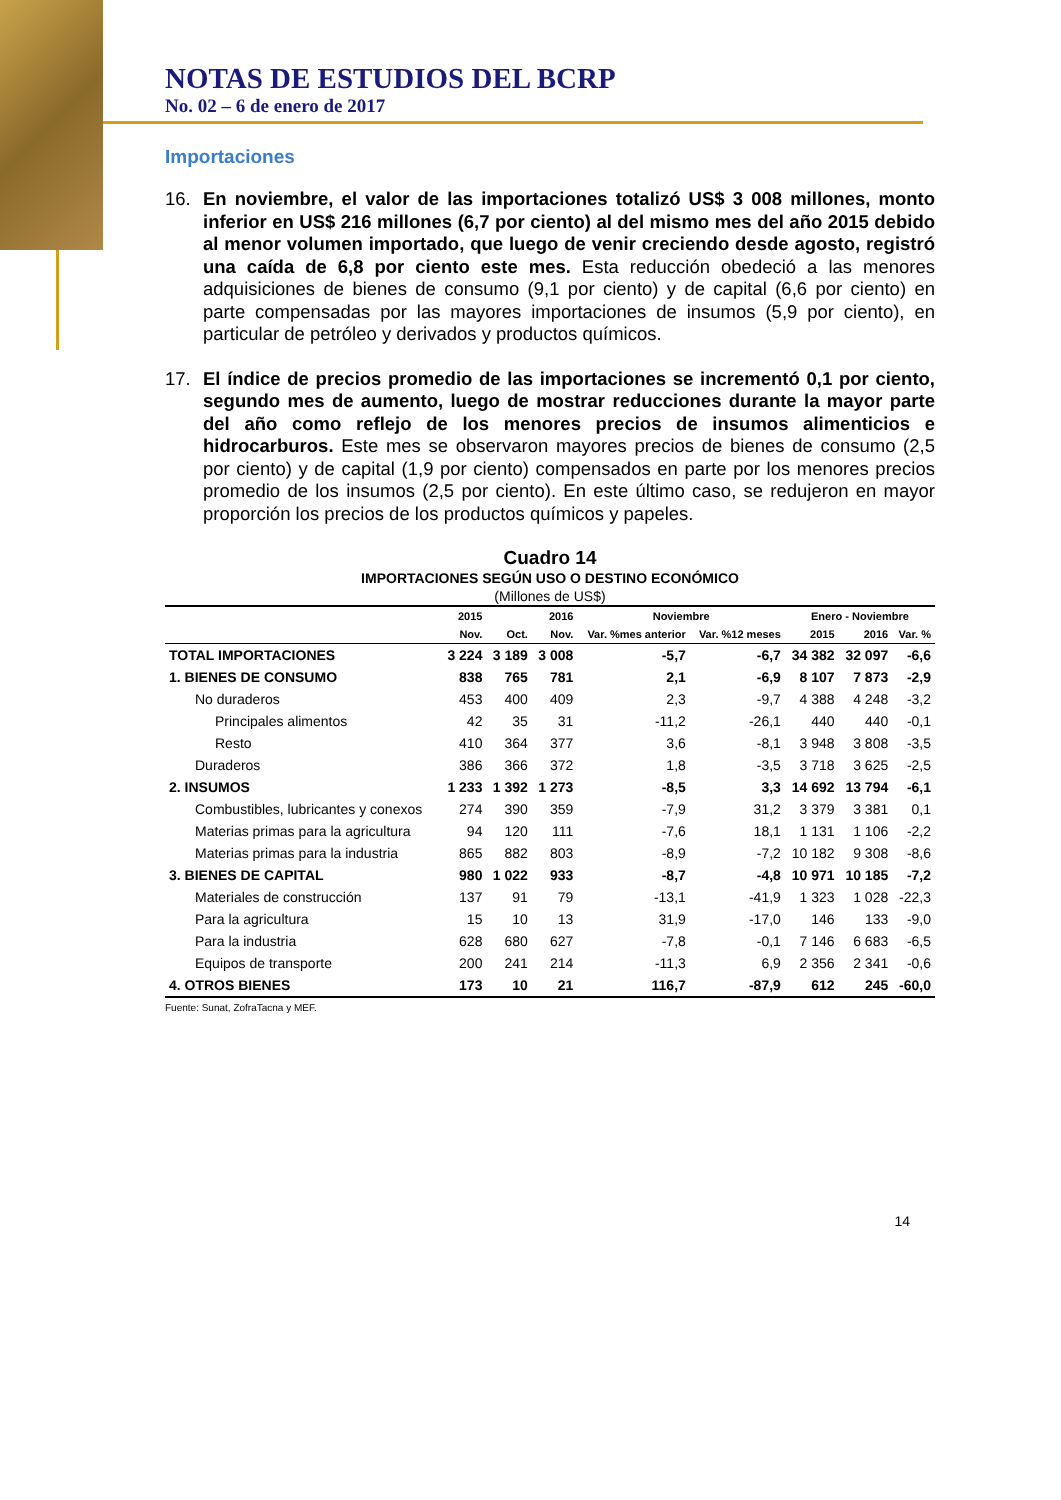NOTAS DE ESTUDIOS DEL BCRP
No. 02 – 6 de enero de 2017
Importaciones
16. En noviembre, el valor de las importaciones totalizó US$ 3 008 millones, monto inferior en US$ 216 millones (6,7 por ciento) al del mismo mes del año 2015 debido al menor volumen importado, que luego de venir creciendo desde agosto, registró una caída de 6,8 por ciento este mes. Esta reducción obedeció a las menores adquisiciones de bienes de consumo (9,1 por ciento) y de capital (6,6 por ciento) en parte compensadas por las mayores importaciones de insumos (5,9 por ciento), en particular de petróleo y derivados y productos químicos.
17. El índice de precios promedio de las importaciones se incrementó 0,1 por ciento, segundo mes de aumento, luego de mostrar reducciones durante la mayor parte del año como reflejo de los menores precios de insumos alimenticios e hidrocarburos. Este mes se observaron mayores precios de bienes de consumo (2,5 por ciento) y de capital (1,9 por ciento) compensados en parte por los menores precios promedio de los insumos (2,5 por ciento). En este último caso, se redujeron en mayor proporción los precios de los productos químicos y papeles.
Cuadro 14
IMPORTACIONES SEGÚN USO O DESTINO ECONÓMICO
(Millones de US$)
| | 2015 | 2016 | | Noviembre | | Enero - Noviembre | | |
| --- | --- | --- | --- | --- | --- | --- | --- | --- |
| | Nov. | Oct. | Nov. | Var. %mes anterior | Var. %12 meses | 2015 | 2016 | Var. % |
| TOTAL IMPORTACIONES | 3 224 | 3 189 | 3 008 | -5,7 | -6,7 | 34 382 | 32 097 | -6,6 |
| 1. BIENES DE CONSUMO | 838 | 765 | 781 | 2,1 | -6,9 | 8 107 | 7 873 | -2,9 |
| No duraderos | 453 | 400 | 409 | 2,3 | -9,7 | 4 388 | 4 248 | -3,2 |
| Principales alimentos | 42 | 35 | 31 | -11,2 | -26,1 | 440 | 440 | -0,1 |
| Resto | 410 | 364 | 377 | 3,6 | -8,1 | 3 948 | 3 808 | -3,5 |
| Duraderos | 386 | 366 | 372 | 1,8 | -3,5 | 3 718 | 3 625 | -2,5 |
| 2. INSUMOS | 1 233 | 1 392 | 1 273 | -8,5 | 3,3 | 14 692 | 13 794 | -6,1 |
| Combustibles, lubricantes y conexos | 274 | 390 | 359 | -7,9 | 31,2 | 3 379 | 3 381 | 0,1 |
| Materias primas para la agricultura | 94 | 120 | 111 | -7,6 | 18,1 | 1 131 | 1 106 | -2,2 |
| Materias primas para la industria | 865 | 882 | 803 | -8,9 | -7,2 | 10 182 | 9 308 | -8,6 |
| 3. BIENES DE CAPITAL | 980 | 1 022 | 933 | -8,7 | -4,8 | 10 971 | 10 185 | -7,2 |
| Materiales de construcción | 137 | 91 | 79 | -13,1 | -41,9 | 1 323 | 1 028 | -22,3 |
| Para la agricultura | 15 | 10 | 13 | 31,9 | -17,0 | 146 | 133 | -9,0 |
| Para la industria | 628 | 680 | 627 | -7,8 | -0,1 | 7 146 | 6 683 | -6,5 |
| Equipos de transporte | 200 | 241 | 214 | -11,3 | 6,9 | 2 356 | 2 341 | -0,6 |
| 4. OTROS BIENES | 173 | 10 | 21 | 116,7 | -87,9 | 612 | 245 | -60,0 |
Fuente: Sunat, ZofraTacna y MEF.
14